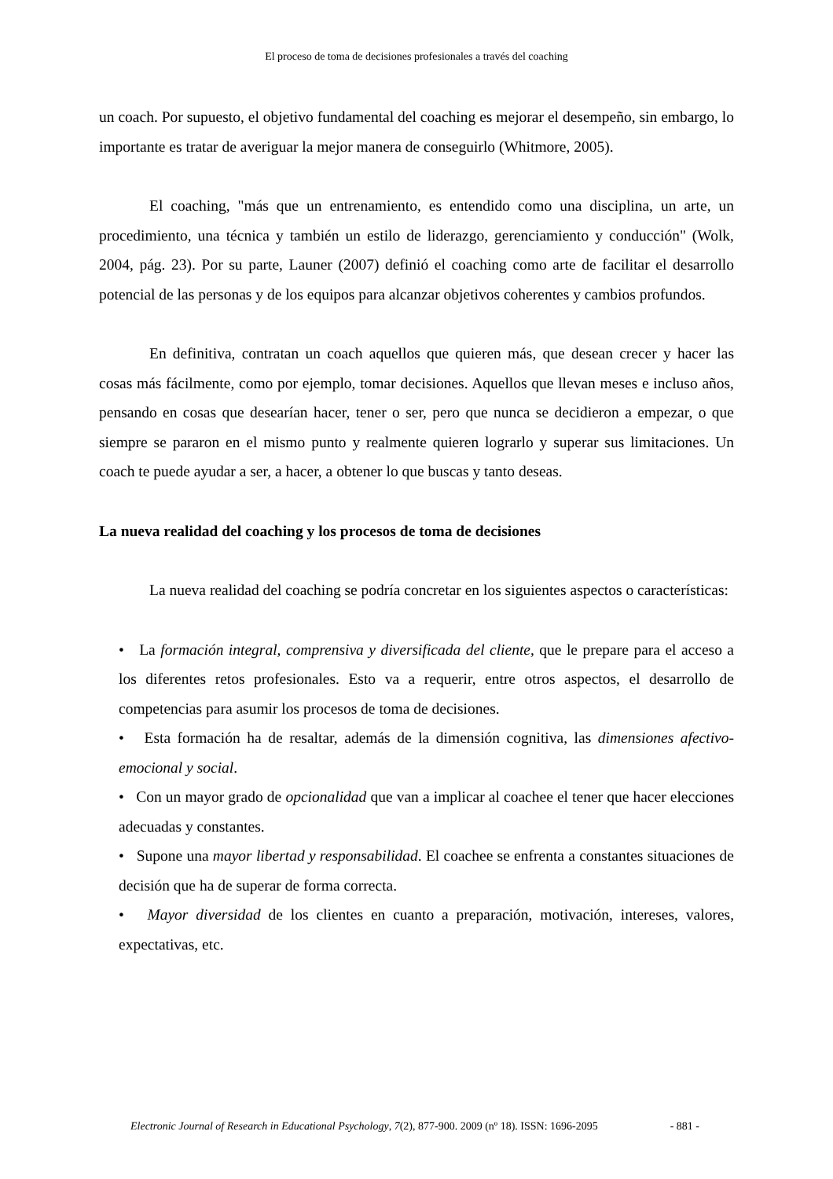El proceso de toma de decisiones profesionales a través del coaching
un coach. Por supuesto, el objetivo fundamental del coaching es mejorar el desempeño, sin embargo, lo importante es tratar de averiguar la mejor manera de conseguirlo (Whitmore, 2005).
El coaching, "más que un entrenamiento, es entendido como una disciplina, un arte, un procedimiento, una técnica y también un estilo de liderazgo, gerenciamiento y conducción" (Wolk, 2004, pág. 23). Por su parte, Launer (2007) definió el coaching como arte de facilitar el desarrollo potencial de las personas y de los equipos para alcanzar objetivos coherentes y cambios profundos.
En definitiva, contratan un coach aquellos que quieren más, que desean crecer y hacer las cosas más fácilmente, como por ejemplo, tomar decisiones. Aquellos que llevan meses e incluso años, pensando en cosas que desearían hacer, tener o ser, pero que nunca se decidieron a empezar, o que siempre se pararon en el mismo punto y realmente quieren lograrlo y superar sus limitaciones. Un coach te puede ayudar a ser, a hacer, a obtener lo que buscas y tanto deseas.
La nueva realidad del coaching y los procesos de toma de decisiones
La nueva realidad del coaching se podría concretar en los siguientes aspectos o características:
• La formación integral, comprensiva y diversificada del cliente, que le prepare para el acceso a los diferentes retos profesionales. Esto va a requerir, entre otros aspectos, el desarrollo de competencias para asumir los procesos de toma de decisiones.
• Esta formación ha de resaltar, además de la dimensión cognitiva, las dimensiones afectivo-emocional y social.
• Con un mayor grado de opcionalidad que van a implicar al coachee el tener que hacer elecciones adecuadas y constantes.
• Supone una mayor libertad y responsabilidad. El coachee se enfrenta a constantes situaciones de decisión que ha de superar de forma correcta.
• Mayor diversidad de los clientes en cuanto a preparación, motivación, intereses, valores, expectativas, etc.
Electronic Journal of Research in Educational Psychology, 7(2), 877-900. 2009 (nº 18). ISSN: 1696-2095 - 881 -